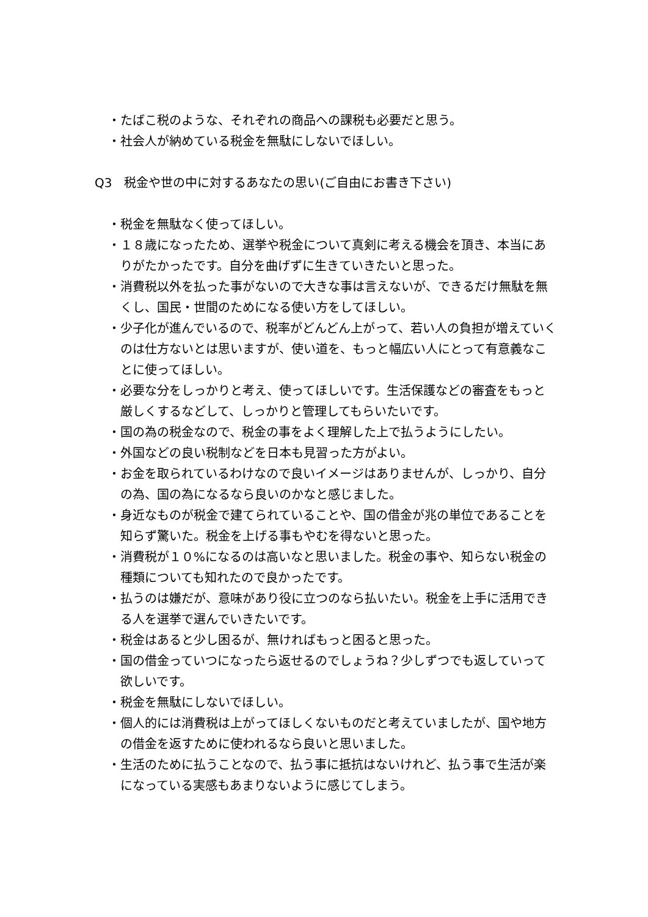・たばこ税のような、それぞれの商品への課税も必要だと思う。
・社会人が納めている税金を無駄にしないでほしい。
Q3　税金や世の中に対するあなたの思い(ご自由にお書き下さい)
・税金を無駄なく使ってほしい。
・１８歳になったため、選挙や税金について真剣に考える機会を頂き、本当にありがたかったです。自分を曲げずに生きていきたいと思った。
・消費税以外を払った事がないので大きな事は言えないが、できるだけ無駄を無くし、国民・世間のためになる使い方をしてほしい。
・少子化が進んでいるので、税率がどんどん上がって、若い人の負担が増えていくのは仕方ないとは思いますが、使い道を、もっと幅広い人にとって有意義なことに使ってほしい。
・必要な分をしっかりと考え、使ってほしいです。生活保護などの審査をもっと厳しくするなどして、しっかりと管理してもらいたいです。
・国の為の税金なので、税金の事をよく理解した上で払うようにしたい。
・外国などの良い税制などを日本も見習った方がよい。
・お金を取られているわけなので良いイメージはありませんが、しっかり、自分の為、国の為になるなら良いのかなと感じました。
・身近なものが税金で建てられていることや、国の借金が兆の単位であることを知らず驚いた。税金を上げる事もやむを得ないと思った。
・消費税が１０%になるのは高いなと思いました。税金の事や、知らない税金の種類についても知れたので良かったです。
・払うのは嫌だが、意味があり役に立つのなら払いたい。税金を上手に活用できる人を選挙で選んでいきたいです。
・税金はあると少し困るが、無ければもっと困ると思った。
・国の借金っていつになったら返せるのでしょうね？少しずつでも返していって欲しいです。
・税金を無駄にしないでほしい。
・個人的には消費税は上がってほしくないものだと考えていましたが、国や地方の借金を返すために使われるなら良いと思いました。
・生活のために払うことなので、払う事に抵抗はないけれど、払う事で生活が楽になっている実感もあまりないように感じてしまう。